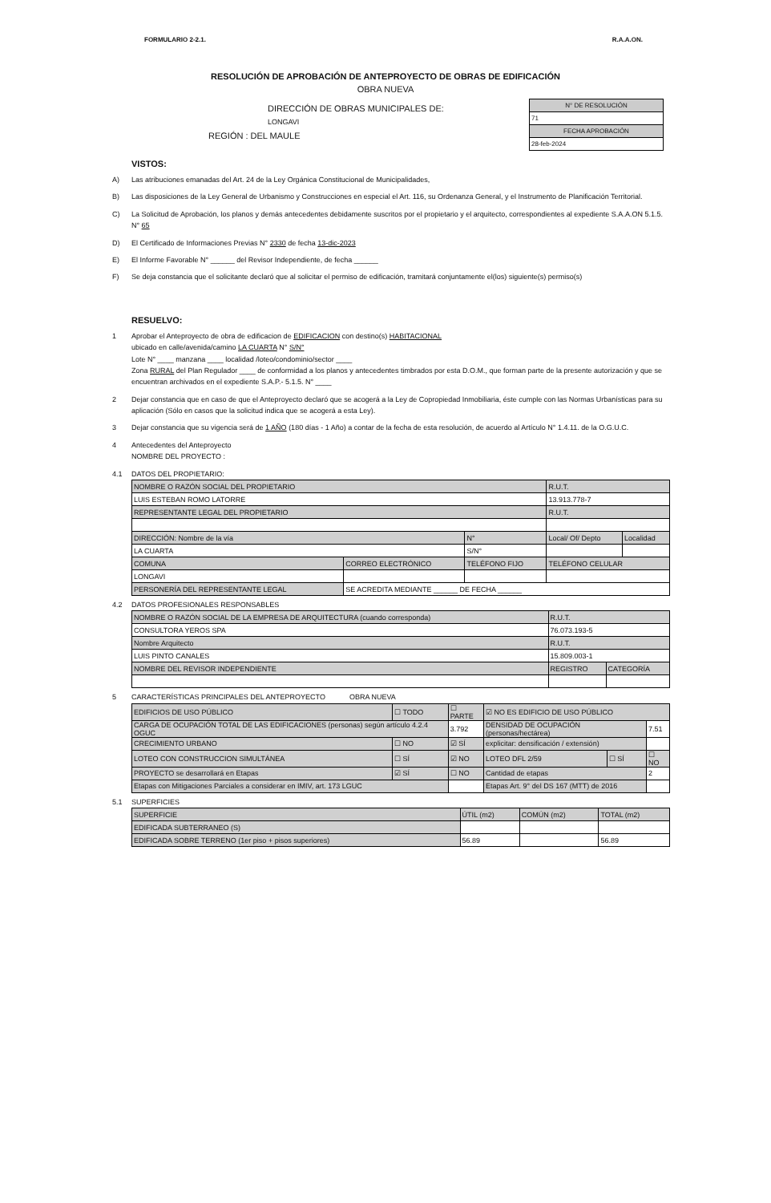FORMULARIO 2-2.1. R.A.A.ON.
RESOLUCIÓN DE APROBACIÓN DE ANTEPROYECTO DE OBRAS DE EDIFICACIÓN
OBRA NUEVA
DIRECCIÓN DE OBRAS MUNICIPALES DE:
LONGAVI
REGIÓN : DEL MAULE
| N° DE RESOLUCIÓN |
| 71 |
| FECHA APROBACIÓN |
| 28-feb-2024 |
VISTOS:
A) Las atribuciones emanadas del Art. 24 de la Ley Orgánica Constitucional de Municipalidades,
B) Las disposiciones de la Ley General de Urbanismo y Construcciones en especial el Art. 116, su Ordenanza General, y el Instrumento de Planificación Territorial.
C) La Solicitud de Aprobación, los planos y demás antecedentes debidamente suscritos por el propietario y el arquitecto, correspondientes al expediente S.A.A.ON 5.1.5. N° 65
D) El Certificado de Informaciones Previas N° 2330 de fecha 13-dic-2023
E) El Informe Favorable N° ______ del Revisor Independiente, de fecha ______
F) Se deja constancia que el solicitante declaró que al solicitar el permiso de edificación, tramitará conjuntamente el(los) siguiente(s) permiso(s)
RESUELVO:
1 Aprobar el Anteproyecto de obra de edificacion de EDIFICACION con destino(s) HABITACIONAL
ubicado en calle/avenida/camino LA CUARTA N° S/N°
Lote N° ____ manzana ____ localidad /loteo/condominio/sector ____
Zona RURAL del Plan Regulador ____ de conformidad a los planos y antecedentes timbrados por esta D.O.M., que forman parte de la presente autorización y que se encuentran archivados en el expediente S.A.P.- 5.1.5. N° ____
2 Dejar constancia que en caso de que el Anteproyecto declaró que se acogerá a la Ley de Copropiedad Inmobiliaria, éste cumple con las Normas Urbanísticas para su aplicación (Sólo en casos que la solicitud indica que se acogerá a esta Ley).
3 Dejar constancia que su vigencia será de 1 AÑO (180 días - 1 Año) a contar de la fecha de esta resolución, de acuerdo al Artículo N° 1.4.11. de la O.G.U.C.
4 Antecedentes del Anteproyecto
NOMBRE DEL PROYECTO :
4.1 DATOS DEL PROPIETARIO:
| NOMBRE O RAZÓN SOCIAL DEL PROPIETARIO | | | R.U.T. | |
| LUIS ESTEBAN ROMO LATORRE | | | 13.913.778-7 | |
| REPRESENTANTE LEGAL DEL PROPIETARIO | | | R.U.T. | |
| DIRECCIÓN: Nombre de la vía | | N° | Local/ Of/ Depto | Localidad |
| LA CUARTA | | S/N° | | |
| COMUNA | CORREO ELECTRÓNICO | TELÉFONO FIJO | TELÉFONO CELULAR | |
| LONGAVI | | | | |
| PERSONERÍA DEL REPRESENTANTE LEGAL | SE ACREDITA MEDIANTE ______ DE FECHA ______ | | | |
4.2 DATOS PROFESIONALES RESPONSABLES
| NOMBRE O RAZÓN SOCIAL DE LA EMPRESA DE ARQUITECTURA (cuando corresponda) | R.U.T. | |
| CONSULTORA YEROS SPA | 76.073.193-5 | |
| Nombre Arquitecto | R.U.T. | |
| LUIS PINTO CANALES | 15.809.003-1 | |
| NOMBRE DEL REVISOR INDEPENDIENTE | REGISTRO | CATEGORÍA |
5 CARACTERÍSTICAS PRINCIPALES DEL ANTEPROYECTO OBRA NUEVA
| EDIFICIOS DE USO PÚBLICO | ☐ TODO | ☐ PARTE | ☑ NO ES EDIFICIO DE USO PÚBLICO | | |
| CARGA DE OCUPACIÓN TOTAL DE LAS EDIFICACIONES (personas) según artículo 4.2.4 OGUC | | 3.792 | DENSIDAD DE OCUPACIÓN (personas/hectárea) | | 7.51 |
| CRECIMIENTO URBANO | ☐ NO | ☑ SÍ | explicitar: densificación / extensión) | | |
| LOTEO CON CONSTRUCCION SIMULTÁNEA | ☐ SÍ | ☑ NO | LOTEO DFL 2/59 | ☐ SÍ | ☐ NO |
| PROYECTO se desarrollará en Etapas | ☑ SÍ | ☐ NO | Cantidad de etapas | | 2 |
| Etapas con Mitigaciones Parciales a considerar en IMIV, art. 173 LGUC | | | Etapas Art. 9° del DS 167 (MTT) de 2016 | | |
5.1 SUPERFICIES
| SUPERFICIE | ÚTIL (m2) | COMÚN (m2) | TOTAL (m2) |
| EDIFICADA SUBTERRANEO (S) | | | |
| EDIFICADA SOBRE TERRENO (1er piso + pisos superiores) | 56.89 | | 56.89 |